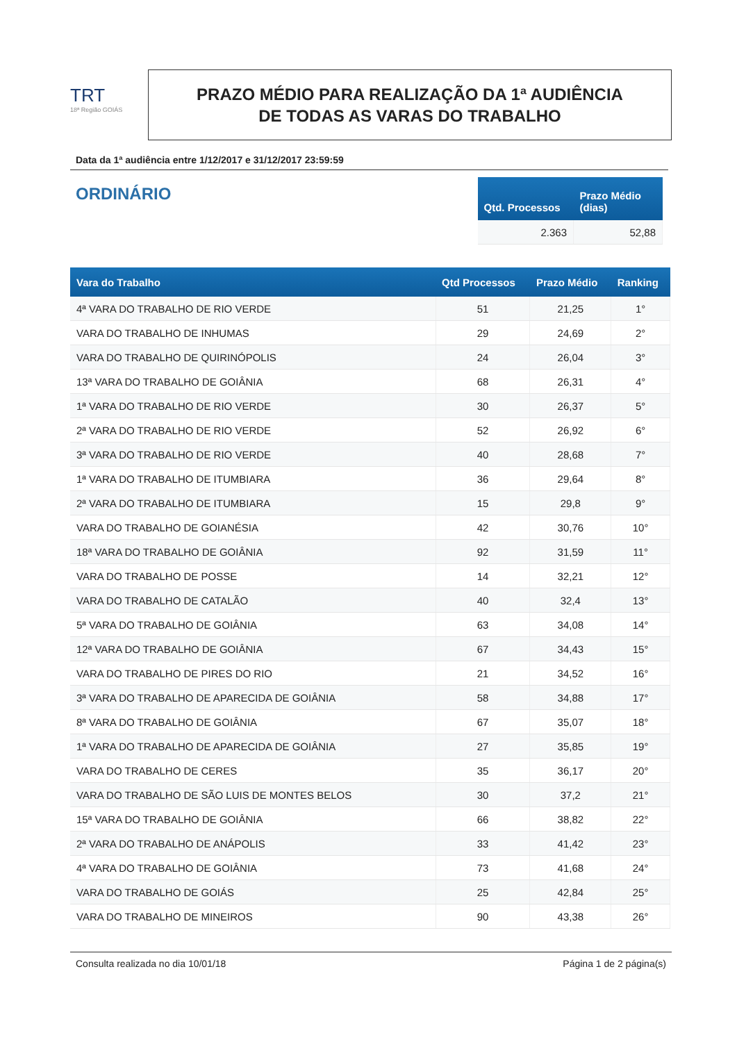TRT
18ª Região GOIÁS
PRAZO MÉDIO PARA REALIZAÇÃO DA 1ª AUDIÊNCIA
DE TODAS AS VARAS DO TRABALHO
Data da 1ª audiência entre 1/12/2017 e 31/12/2017 23:59:59
ORDINÁRIO
| Qtd. Processos | Prazo Médio (dias) |
| --- | --- |
| 2.363 | 52,88 |
| Vara do Trabalho | Qtd Processos | Prazo Médio | Ranking |
| --- | --- | --- | --- |
| 4ª VARA DO TRABALHO DE RIO VERDE | 51 | 21,25 | 1° |
| VARA DO TRABALHO DE INHUMAS | 29 | 24,69 | 2° |
| VARA DO TRABALHO DE QUIRINÓPOLIS | 24 | 26,04 | 3° |
| 13ª VARA DO TRABALHO DE GOIÂNIA | 68 | 26,31 | 4° |
| 1ª VARA DO TRABALHO DE RIO VERDE | 30 | 26,37 | 5° |
| 2ª VARA DO TRABALHO DE RIO VERDE | 52 | 26,92 | 6° |
| 3ª VARA DO TRABALHO DE RIO VERDE | 40 | 28,68 | 7° |
| 1ª VARA DO TRABALHO DE ITUMBIARA | 36 | 29,64 | 8° |
| 2ª VARA DO TRABALHO DE ITUMBIARA | 15 | 29,8 | 9° |
| VARA DO TRABALHO DE GOIANÉSIA | 42 | 30,76 | 10° |
| 18ª VARA DO TRABALHO DE GOIÂNIA | 92 | 31,59 | 11° |
| VARA DO TRABALHO DE POSSE | 14 | 32,21 | 12° |
| VARA DO TRABALHO DE CATALÃO | 40 | 32,4 | 13° |
| 5ª VARA DO TRABALHO DE GOIÂNIA | 63 | 34,08 | 14° |
| 12ª VARA DO TRABALHO DE GOIÂNIA | 67 | 34,43 | 15° |
| VARA DO TRABALHO DE PIRES DO RIO | 21 | 34,52 | 16° |
| 3ª VARA DO TRABALHO DE APARECIDA DE GOIÂNIA | 58 | 34,88 | 17° |
| 8ª VARA DO TRABALHO DE GOIÂNIA | 67 | 35,07 | 18° |
| 1ª VARA DO TRABALHO DE APARECIDA DE GOIÂNIA | 27 | 35,85 | 19° |
| VARA DO TRABALHO DE CERES | 35 | 36,17 | 20° |
| VARA DO TRABALHO DE SÃO LUIS DE MONTES BELOS | 30 | 37,2 | 21° |
| 15ª VARA DO TRABALHO DE GOIÂNIA | 66 | 38,82 | 22° |
| 2ª VARA DO TRABALHO DE ANÁPOLIS | 33 | 41,42 | 23° |
| 4ª VARA DO TRABALHO DE GOIÂNIA | 73 | 41,68 | 24° |
| VARA DO TRABALHO DE GOIÁS | 25 | 42,84 | 25° |
| VARA DO TRABALHO DE MINEIROS | 90 | 43,38 | 26° |
Consulta realizada no dia 10/01/18 Página 1 de 2 página(s)